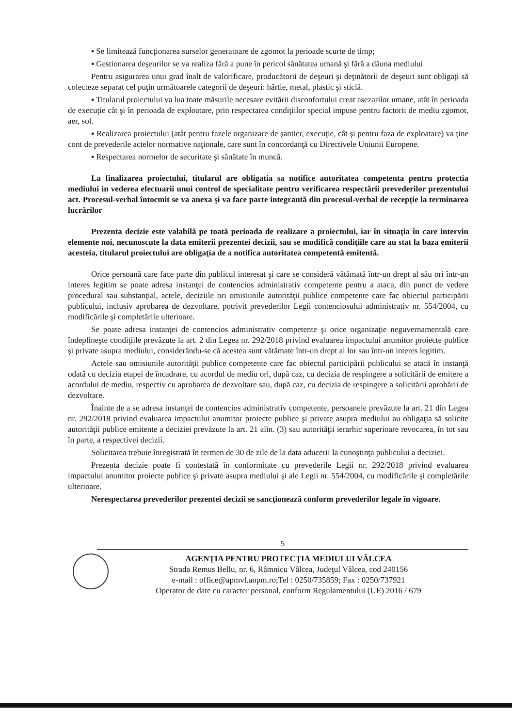▪ Se limitează funcţionarea surselor generatoare de zgomot la perioade scurte de timp;
▪ Gestionarea deşeurilor se va realiza fără a pune în pericol sănătatea umană şi fără a dăuna mediului
Pentru asigurarea unui grad înalt de valorificare, producătorii de deşeuri şi deţinătorii de deşeuri sunt obligaţi să colecteze separat cel puţin următoarele categorii de deşeuri: hârtie, metal, plastic şi sticlă.
▪ Titularul proiectului va lua toate măsurile necesare evitării disconfortului creat asezarilor umane, atât în perioada de execuţie cât şi în perioada de exploatare, prin respectarea condiţiilor special impuse pentru factorii de mediu zgomot, aer, sol.
▪ Realizarea proiectului (atât pentru fazele organizare de şantier, execuţie, cât şi pentru faza de exploatare) va ţine cont de prevederile actelor normative naţionale, care sunt în concordanţă cu Directivele Uniunii Europene.
▪ Respectarea normelor de securitate şi sănătate în muncă.
La finalizarea proiectului, titularul are obligatia sa notifice autoritatea competenta pentru protectia mediului in vederea efectuarii unui control de specialitate pentru verificarea respectării prevederilor prezentului act. Procesul-verbal întocmit se va anexa şi va face parte integrantă din procesul-verbal de recepţie la terminarea lucrărilor
Prezenta decizie este valabilă pe toată perioada de realizare a proiectului, iar în situaţia în care intervin elemente noi, necunoscute la data emiterii prezentei decizii, sau se modifică condiţiile care au stat la baza emiterii acesteia, titularul proiectului are obligaţia de a notifica autoritatea competentă emitentă.
Orice persoană care face parte din publicul interesat şi care se consideră vătămată într-un drept al său ori într-un interes legitim se poate adresa instanţei de contencios administrativ competente pentru a ataca, din punct de vedere procedural sau substanţial, actele, deciziile ori omisiunile autorităţii publice competente care fac obiectul participării publicului, inclusiv aprobarea de dezvoltare, potrivit prevederilor Legii contenciosului administrativ nr. 554/2004, cu modificările şi completările ulterioare.
Se poate adresa instanţei de contencios administrativ competente şi orice organizaţie neguvernamentală care îndeplineşte condiţiile prevăzute la art. 2 din Legea nr. 292/2018 privind evaluarea impactului anumitor proiecte publice şi private asupra mediului, considerându-se că acestea sunt vătămate într-un drept al lor sau într-un interes legitim.
Actele sau omisiunile autorităţii publice competente care fac obiectul participării publicului se atacă în instanţă odată cu decizia etapei de încadrare, cu acordul de mediu ori, după caz, cu decizia de respingere a solicitării de emitere a acordului de mediu, respectiv cu aprobarea de dezvoltare sau, după caz, cu decizia de respingere a solicitării aprobării de dezvoltare.
Înainte de a se adresa instanţei de contencios administrativ competente, persoanele prevăzute la art. 21 din Legea nr. 292/2018 privind evaluarea impactului anumitor proiecte publice şi private asupra mediului au obligaţia să solicite autorităţii publice emitente a deciziei prevăzute la art. 21 alin. (3) sau autorităţii ierarhic superioare revocarea, în tot sau în parte, a respectivei decizii.
Solicitarea trebuie înregistrată în termen de 30 de zile de la data aducerii la cunoştinţa publicului a deciziei.
Prezenta decizie poate fi contestată în conformitate cu prevederile Legii nr. 292/2018 privind evaluarea impactului anumitor proiecte publice şi private asupra mediului şi ale Legii nr. 554/2004, cu modificările şi completările ulterioare.
Nerespectarea prevederilor prezentei decizii se sancţionează conform prevederilor legale în vigoare.
5
AGENŢIA PENTRU PROTECŢIA MEDIULUI VÂLCEA
Strada Remus Bellu, nr. 6, Râmnicu Vâlcea, Judeţul Vâlcea, cod 240156
e-mail : office@apmvl.anpm.ro;Tel : 0250/735859; Fax : 0250/737921
Operator de date cu caracter personal, conform Regulamentului (UE) 2016 / 679